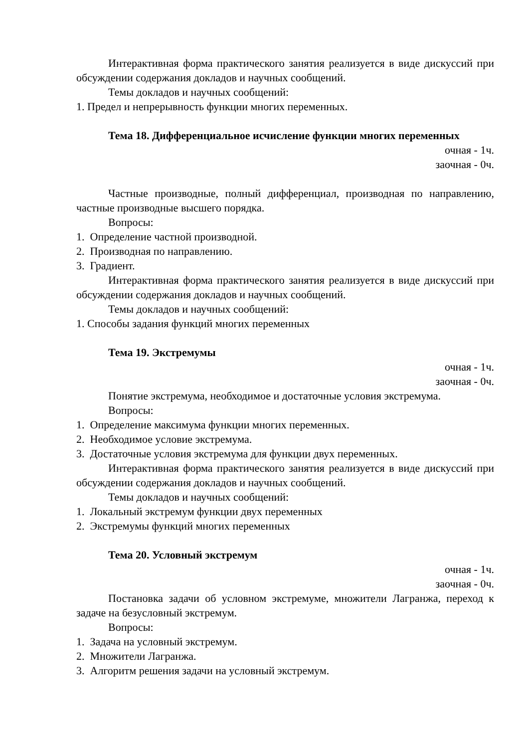Интерактивная форма практического занятия реализуется в виде дискуссий при обсуждении содержания докладов и научных сообщений.
Темы докладов и научных сообщений:
1. Предел и непрерывность функции многих переменных.
Тема 18. Дифференциальное исчисление функции многих переменных
очная - 1ч.
заочная - 0ч.
Частные производные, полный дифференциал, производная по направлению, частные производные высшего порядка.
Вопросы:
1. Определение частной производной.
2. Производная по направлению.
3. Градиент.
Интерактивная форма практического занятия реализуется в виде дискуссий при обсуждении содержания докладов и научных сообщений.
Темы докладов и научных сообщений:
1. Способы задания функций многих переменных
Тема 19. Экстремумы
очная - 1ч.
заочная - 0ч.
Понятие экстремума, необходимое и достаточные условия экстремума.
Вопросы:
1. Определение максимума функции многих переменных.
2. Необходимое условие экстремума.
3. Достаточные условия экстремума для функции двух переменных.
Интерактивная форма практического занятия реализуется в виде дискуссий при обсуждении содержания докладов и научных сообщений.
Темы докладов и научных сообщений:
1. Локальный экстремум функции двух переменных
2. Экстремумы функций многих переменных
Тема 20. Условный экстремум
очная - 1ч.
заочная - 0ч.
Постановка задачи об условном экстремуме, множители Лагранжа, переход к задаче на безусловный экстремум.
Вопросы:
1. Задача на условный экстремум.
2. Множители Лагранжа.
3. Алгоритм решения задачи на условный экстремум.